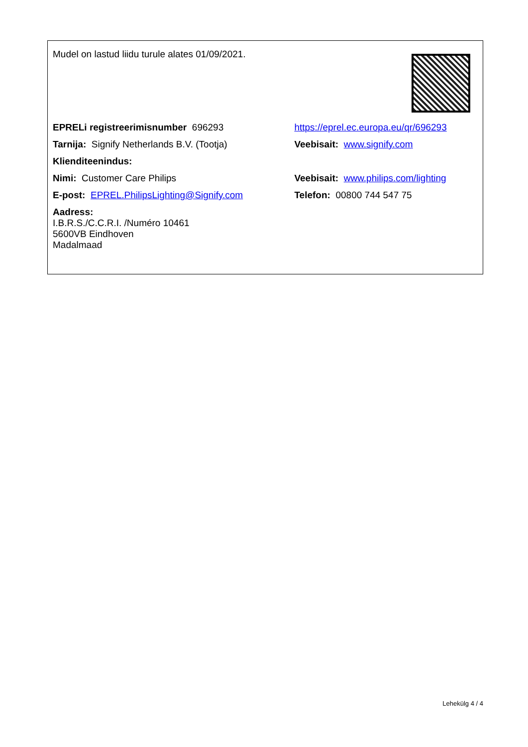| Mudel on lastud liidu turule alates 01/09/2021. | |
| EPRELi registreerimisnumber 696293 | https://eprel.ec.europa.eu/qr/696293 |
| Tarnija: Signify Netherlands B.V. (Tootja) | Veebisait: www.signify.com |
| Klienditeenindus: | |
| Nimi: Customer Care Philips | Veebisait: www.philips.com/lighting |
| E-post: EPREL.PhilipsLighting@Signify.com | Telefon: 00800 744 547 75 |
| Aadress: I.B.R.S./C.C.R.I. /Numéro 10461 5600VB Eindhoven Madalmaad | |
Lehekülg 4 / 4